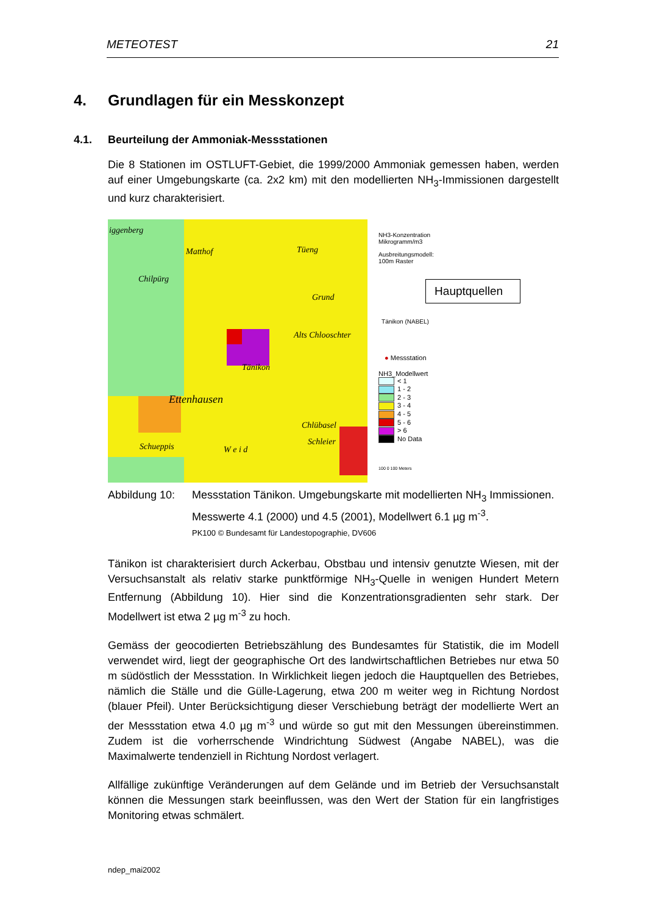METEOTEST 21
4. Grundlagen für ein Messkonzept
4.1. Beurteilung der Ammoniak-Messstationen
Die 8 Stationen im OSTLUFT-Gebiet, die 1999/2000 Ammoniak gemessen haben, werden auf einer Umgebungskarte (ca. 2x2 km) mit den modellierten NH<sub>3</sub>-Immissionen dargestellt und kurz charakterisiert.
iggenberg
Matthof Tüeng
Chilpürg
Grund
Alts Chlooschter
Tänikon
Ettenhausen
Chlübasel
Schueppis Schleier
W e i d
NH3-Konzentration
Mikrogramm/m3
Ausbreitungsmodell:
100m Raster
Hauptquellen
Tänikon (NABEL)
● Messstation
NH3_Modellwert
< 1
1 - 2
2 - 3
3 - 4
4 - 5
5 - 6
> 6
No Data
100 0 100 Meters
Abbildung 10:
Messstation Tänikon. Umgebungskarte mit modellierten NH<sub>3</sub> Immissionen. Messwerte 4.1 (2000) und 4.5 (2001), Modellwert 6.1 µg m<sup>-3</sup>.
PK100 © Bundesamt für Landestopographie, DV606
Tänikon ist charakterisiert durch Ackerbau, Obstbau und intensiv genutzte Wiesen, mit der Versuchsanstalt als relativ starke punktförmige NH<sub>3</sub>-Quelle in wenigen Hundert Metern Entfernung (Abbildung 10). Hier sind die Konzentrationsgradienten sehr stark. Der Modellwert ist etwa 2 µg m<sup>-3</sup> zu hoch.
Gemäss der geocodierten Betriebszählung des Bundesamtes für Statistik, die im Modell verwendet wird, liegt der geographische Ort des landwirtschaftlichen Betriebes nur etwa 50 m südöstlich der Messstation. In Wirklichkeit liegen jedoch die Hauptquellen des Betriebes, nämlich die Ställe und die Gülle-Lagerung, etwa 200 m weiter weg in Richtung Nordost (blauer Pfeil). Unter Berücksichtigung dieser Verschiebung beträgt der modellierte Wert an der Messstation etwa 4.0 µg m<sup>-3</sup> und würde so gut mit den Messungen übereinstimmen. Zudem ist die vorherrschende Windrichtung Südwest (Angabe NABEL), was die Maximalwerte tendenziell in Richtung Nordost verlagert.
Allfällige zukünftige Veränderungen auf dem Gelände und im Betrieb der Versuchsanstalt können die Messungen stark beeinflussen, was den Wert der Station für ein langfristiges Monitoring etwas schmälert.
ndep_mai2002